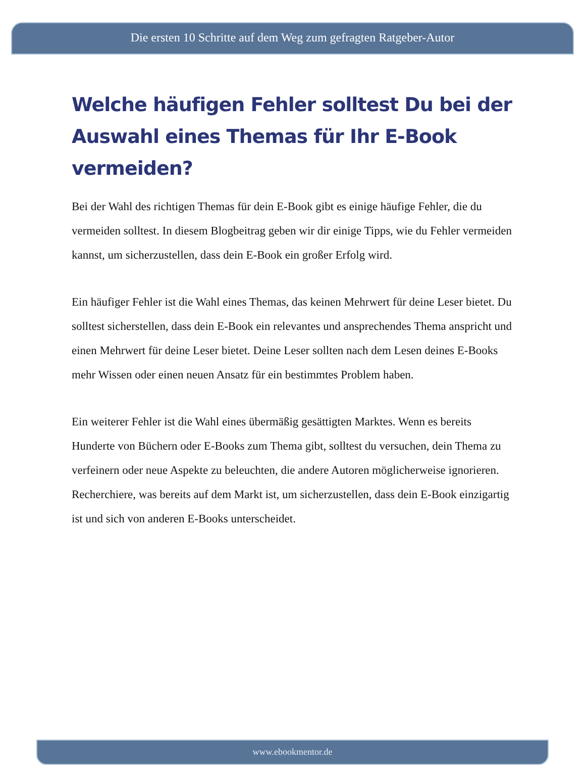Die ersten 10 Schritte auf dem Weg zum gefragten Ratgeber-Autor
Welche häufigen Fehler solltest Du bei der Auswahl eines Themas für Ihr E-Book vermeiden?
Bei der Wahl des richtigen Themas für dein E-Book gibt es einige häufige Fehler, die du vermeiden solltest. In diesem Blogbeitrag geben wir dir einige Tipps, wie du Fehler vermeiden kannst, um sicherzustellen, dass dein E-Book ein großer Erfolg wird.
Ein häufiger Fehler ist die Wahl eines Themas, das keinen Mehrwert für deine Leser bietet. Du solltest sicherstellen, dass dein E-Book ein relevantes und ansprechendes Thema anspricht und einen Mehrwert für deine Leser bietet. Deine Leser sollten nach dem Lesen deines E-Books mehr Wissen oder einen neuen Ansatz für ein bestimmtes Problem haben.
Ein weiterer Fehler ist die Wahl eines übermäßig gesättigten Marktes. Wenn es bereits Hunderte von Büchern oder E-Books zum Thema gibt, solltest du versuchen, dein Thema zu verfeinern oder neue Aspekte zu beleuchten, die andere Autoren möglicherweise ignorieren. Recherchiere, was bereits auf dem Markt ist, um sicherzustellen, dass dein E-Book einzigartig ist und sich von anderen E-Books unterscheidet.
www.ebookmentor.de